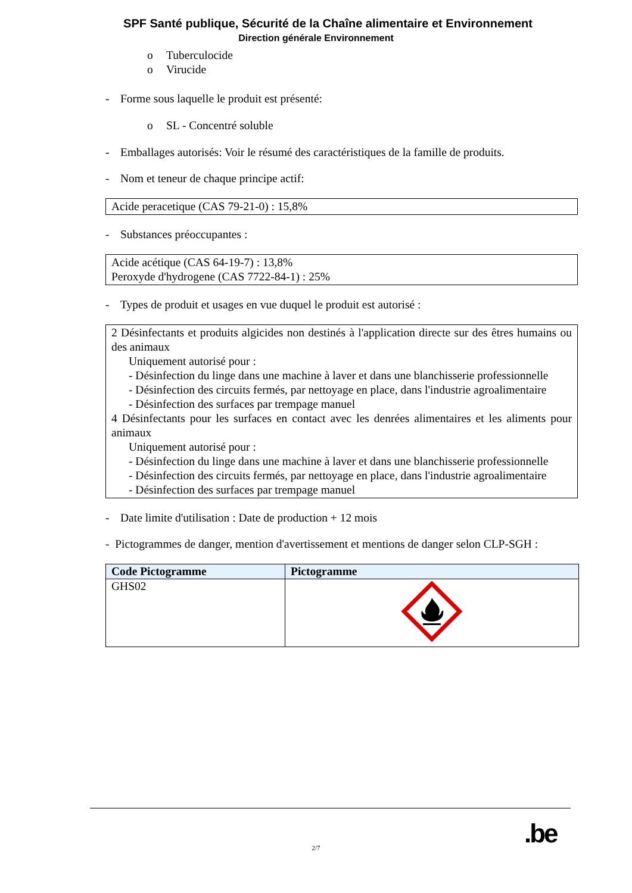SPF Santé publique, Sécurité de la Chaîne alimentaire et Environnement
Direction générale Environnement
o Tuberculocide
o Virucide
- Forme sous laquelle le produit est présenté:
o SL - Concentré soluble
- Emballages autorisés: Voir le résumé des caractéristiques de la famille de produits.
- Nom et teneur de chaque principe actif:
Acide peracetique (CAS 79-21-0) : 15,8%
- Substances préoccupantes :
Acide acétique (CAS 64-19-7) : 13,8%
Peroxyde d'hydrogene (CAS 7722-84-1) : 25%
- Types de produit et usages en vue duquel le produit est autorisé :
2 Désinfectants et produits algicides non destinés à l'application directe sur des êtres humains ou des animaux
Uniquement autorisé pour :
- Désinfection du linge dans une machine à laver et dans une blanchisserie professionnelle
- Désinfection des circuits fermés, par nettoyage en place, dans l'industrie agroalimentaire
- Désinfection des surfaces par trempage manuel
4 Désinfectants pour les surfaces en contact avec les denrées alimentaires et les aliments pour animaux
Uniquement autorisé pour :
- Désinfection du linge dans une machine à laver et dans une blanchisserie professionnelle
- Désinfection des circuits fermés, par nettoyage en place, dans l'industrie agroalimentaire
- Désinfection des surfaces par trempage manuel
- Date limite d'utilisation : Date de production + 12 mois
- Pictogrammes de danger, mention d'avertissement et mentions de danger selon CLP-SGH :
| Code Pictogramme | Pictogramme |
| --- | --- |
| GHS02 | |
.be
2/7